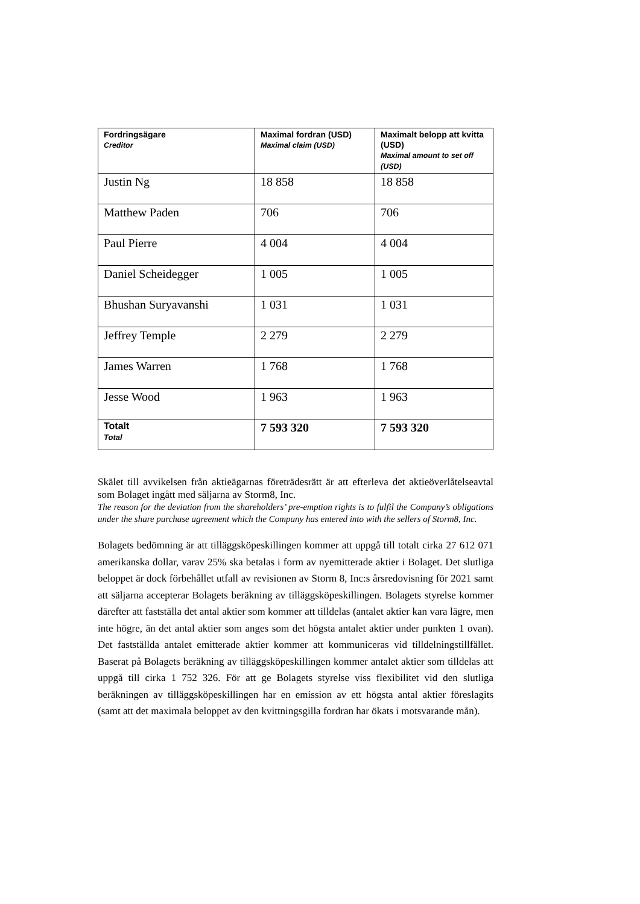| Fordringsägare Creditor | Maximal fordran (USD) Maximal claim (USD) | Maximalt belopp att kvitta (USD) Maximal amount to set off (USD) |
| --- | --- | --- |
| Justin Ng | 18 858 | 18 858 |
| Matthew Paden | 706 | 706 |
| Paul Pierre | 4 004 | 4 004 |
| Daniel Scheidegger | 1 005 | 1 005 |
| Bhushan Suryavanshi | 1 031 | 1 031 |
| Jeffrey Temple | 2 279 | 2 279 |
| James Warren | 1 768 | 1 768 |
| Jesse Wood | 1 963 | 1 963 |
| Totalt Total | 7 593 320 | 7 593 320 |
Skälet till avvikelsen från aktieägarnas företrädesrätt är att efterleva det aktieöverlåtelseavtal som Bolaget ingått med säljarna av Storm8, Inc.
The reason for the deviation from the shareholders’ pre-emption rights is to fulfil the Company’s obligations under the share purchase agreement which the Company has entered into with the sellers of Storm8, Inc.
Bolagets bedömning är att tilläggsköpeskillingen kommer att uppgå till totalt cirka 27 612 071 amerikanska dollar, varav 25% ska betalas i form av nyemitterade aktier i Bolaget. Det slutliga beloppet är dock förbehållet utfall av revisionen av Storm 8, Inc:s årsredovisning för 2021 samt att säljarna accepterar Bolagets beräkning av tilläggsköpeskillingen. Bolagets styrelse kommer därefter att fastställa det antal aktier som kommer att tilldelas (antalet aktier kan vara lägre, men inte högre, än det antal aktier som anges som det högsta antalet aktier under punkten 1 ovan). Det fastställda antalet emitterade aktier kommer att kommuniceras vid tilldelningstillfället. Baserat på Bolagets beräkning av tilläggsköpeskillingen kommer antalet aktier som tilldelas att uppgå till cirka 1 752 326. För att ge Bolagets styrelse viss flexibilitet vid den slutliga beräkningen av tilläggsköpeskillingen har en emission av ett högsta antal aktier föreslagits (samt att det maximala beloppet av den kvittningsgilla fordran har ökats i motsvarande mån).